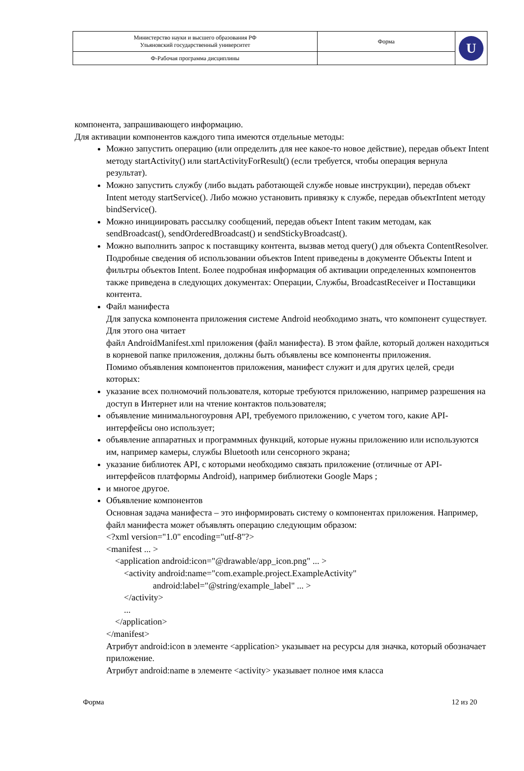| Министерство науки и высшего образования РФ Ульяновский государственный университет | Форма | U |
| Ф-Рабочая программа дисциплины | | |
компонента, запрашивающего информацию.
Для активации компонентов каждого типа имеются отдельные методы:
Можно запустить операцию (или определить для нее какое-то новое действие), передав объект Intent методу startActivity() или startActivityForResult() (если требуется, чтобы операция вернула результат).
Можно запустить службу (либо выдать работающей службе новые инструкции), передав объект Intent методу startService(). Либо можно установить привязку к службе, передав объектIntent методу bindService().
Можно инициировать рассылку сообщений, передав объект Intent таким методам, как sendBroadcast(), sendOrderedBroadcast() и sendStickyBroadcast().
Можно выполнить запрос к поставщику контента, вызвав метод query() для объекта ContentResolver.
Подробные сведения об использовании объектов Intent приведены в документе Объекты Intent и фильтры объектов Intent. Более подробная информация об активации определенных компонентов также приведена в следующих документах: Операции, Службы, BroadcastReceiver и Поставщики контента.
Файл манифеста
Для запуска компонента приложения системе Android необходимо знать, что компонент существует. Для этого она читает
файл AndroidManifest.xml приложения (файл манифеста). В этом файле, который должен находиться в корневой папке приложения, должны быть объявлены все компоненты приложения.
Помимо объявления компонентов приложения, манифест служит и для других целей, среди которых:
указание всех полномочий пользователя, которые требуются приложению, например разрешения на доступ в Интернет или на чтение контактов пользователя;
объявление минимальногоуровня API, требуемого приложению, с учетом того, какие API-интерфейсы оно использует;
объявление аппаратных и программных функций, которые нужны приложению или используются им, например камеры, службы Bluetooth или сенсорного экрана;
указание библиотек API, с которыми необходимо связать приложение (отличные от API-интерфейсов платформы Android), например библиотеки Google Maps ;
и многое другое.
Объявление компонентов
Основная задача манифеста – это информировать систему о компонентах приложения. Например, файл манифеста может объявлять операцию следующим образом:
<?xml version="1.0" encoding="utf-8"?>
<manifest ... >
<application android:icon="@drawable/app_icon.png" ... >
<activity android:name="com.example.project.ExampleActivity"
android:label="@string/example_label" ... >
</activity>
...
</application>
</manifest>
Атрибут android:icon в элементе <application> указывает на ресурсы для значка, который обозначает приложение.
Атрибут android:name в элементе <activity> указывает полное имя класса
Форма 12 из 20